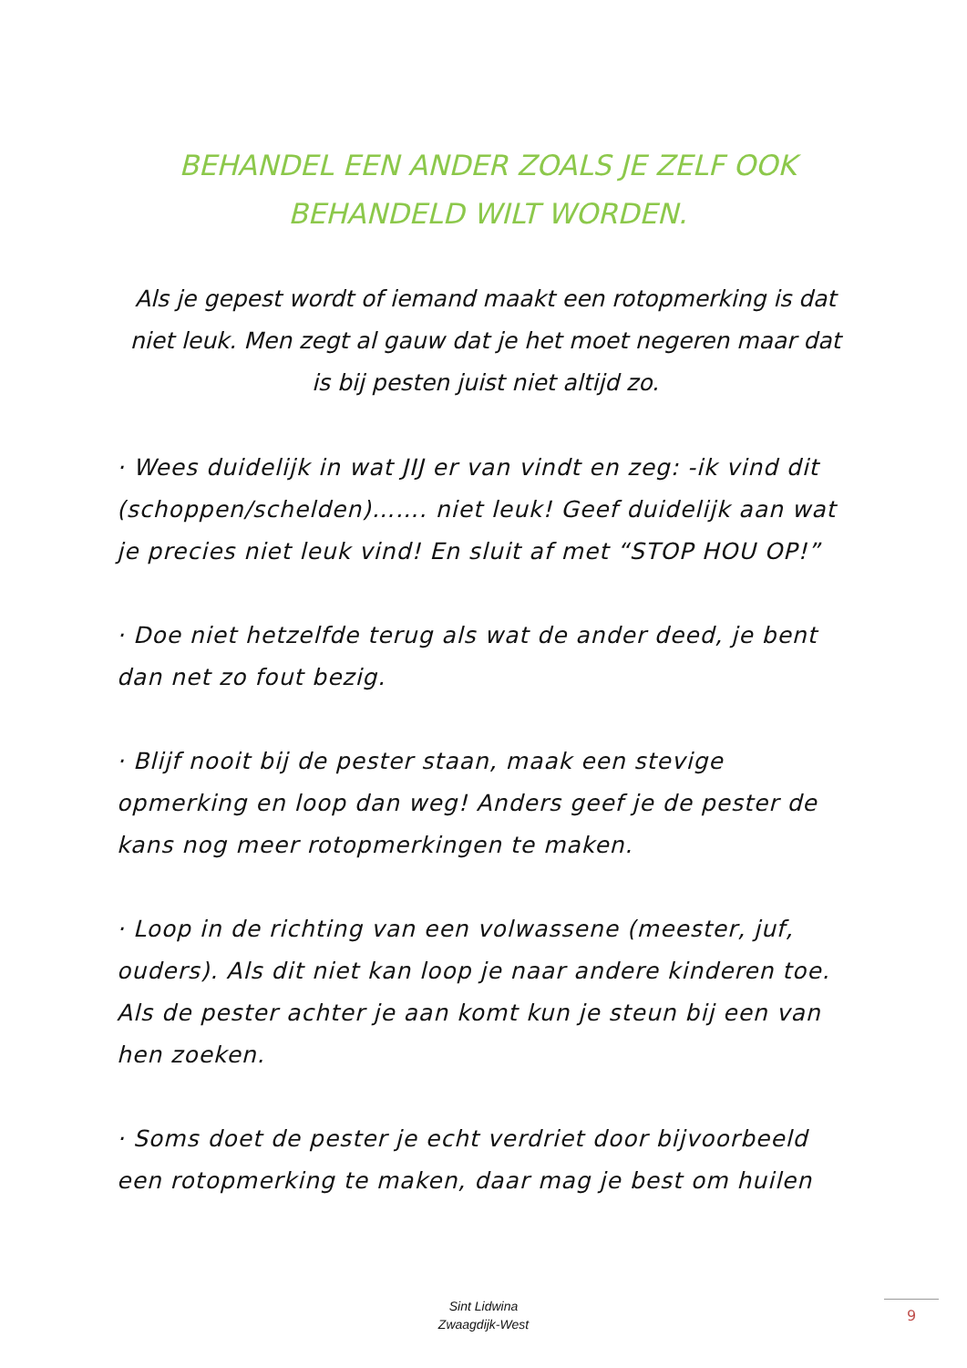BEHANDEL EEN ANDER ZOALS JE ZELF OOK BEHANDELD WILT WORDEN.
Als je gepest wordt of iemand maakt een rotopmerking is dat niet leuk. Men zegt al gauw dat je het moet negeren maar dat is bij pesten juist niet altijd zo.
· Wees duidelijk in wat JIJ er van vindt en zeg: -ik vind dit (schoppen/schelden)……. niet leuk! Geef duidelijk aan wat je precies niet leuk vind! En sluit af met “STOP HOU OP!”
· Doe niet hetzelfde terug als wat de ander deed, je bent dan net zo fout bezig.
· Blijf nooit bij de pester staan, maak een stevige opmerking en loop dan weg! Anders geef je de pester de kans nog meer rotopmerkingen te maken.
· Loop in de richting van een volwassene (meester, juf, ouders). Als dit niet kan loop je naar andere kinderen toe. Als de pester achter je aan komt kun je steun bij een van hen zoeken.
· Soms doet de pester je echt verdriet door bijvoorbeeld een rotopmerking te maken, daar mag je best om huilen
Sint Lidwina
Zwaagdijk-West
9